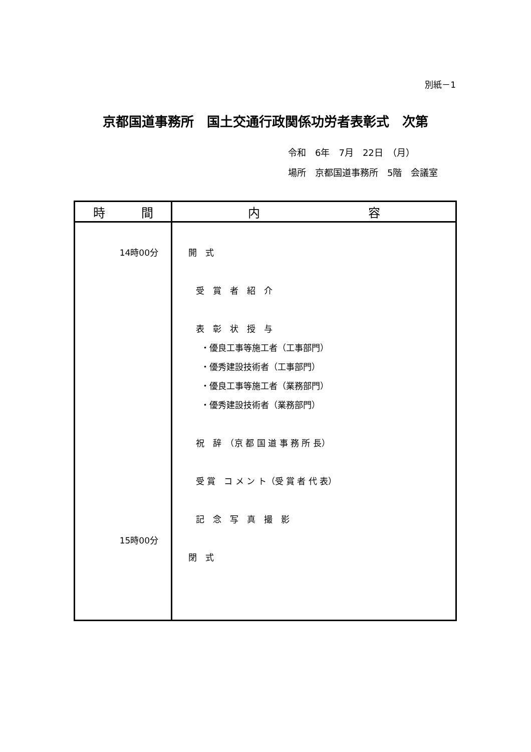別紙－1
京都国道事務所　国土交通行政関係功労者表彰式　次第
令和　6年　7月　22日　（月）
場所　京都国道事務所　5階　会議室
| 時 間 | 内 容 |
| --- | --- |
| 14時00分 15時00分 | 開 式 受 賞 者 紹 介 表 彰 状 授 与 ・優良工事等施工者（工事部門） ・優秀建設技術者（工事部門） ・優良工事等施工者（業務部門） ・優秀建設技術者（業務部門） 祝 辞 （京 都 国 道 事 務 所 長） 受 賞 コ メ ン ト（受 賞 者 代 表） 記 念 写 真 撮 影 閉 式 |